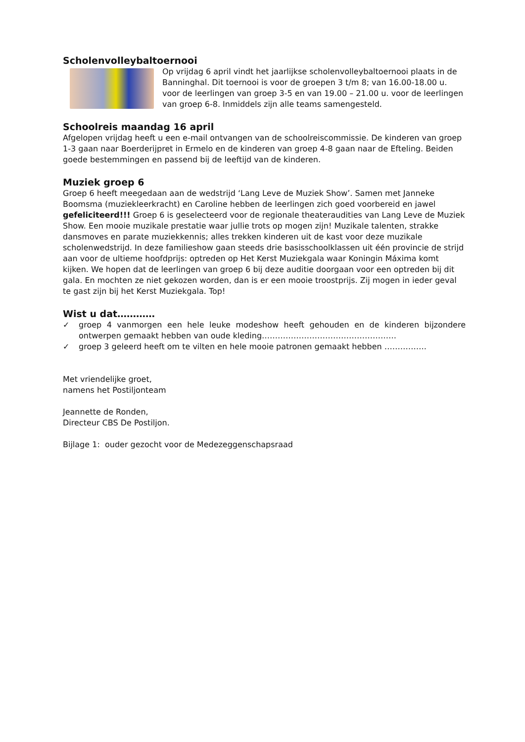Scholenvolleybaltoernooi
Op vrijdag 6 april vindt het jaarlijkse scholenvolleybaltoernooi plaats in de Banninghal. Dit toernooi is voor de groepen 3 t/m 8; van 16.00-18.00 u. voor de leerlingen van groep 3-5 en van 19.00 – 21.00 u. voor de leerlingen van groep 6-8. Inmiddels zijn alle teams samengesteld.
Schoolreis maandag 16 april
Afgelopen vrijdag heeft u een e-mail ontvangen van de schoolreiscommissie. De kinderen van groep 1-3 gaan naar Boerderijpret in Ermelo en de kinderen van groep 4-8 gaan naar de Efteling. Beiden goede bestemmingen en passend bij de leeftijd van de kinderen.
Muziek groep 6
Groep 6 heeft meegedaan aan de wedstrijd ‘Lang Leve de Muziek Show’. Samen met Janneke Boomsma (muziekleerkracht) en Caroline hebben de leerlingen zich goed voorbereid en jawel gefeliciteerd!!! Groep 6 is geselecteerd voor de regionale theateraudities van Lang Leve de Muziek Show. Een mooie muzikale prestatie waar jullie trots op mogen zijn! Muzikale talenten, strakke dansmoves en parate muziekkennis; alles trekken kinderen uit de kast voor deze muzikale scholenwedstrijd. In deze familieshow gaan steeds drie basisschoolklassen uit één provincie de strijd aan voor de ultieme hoofdprijs: optreden op Het Kerst Muziekgala waar Koningin Máxima komt kijken. We hopen dat de leerlingen van groep 6 bij deze auditie doorgaan voor een optreden bij dit gala. En mochten ze niet gekozen worden, dan is er een mooie troostprijs. Zij mogen in ieder geval te gast zijn bij het Kerst Muziekgala. Top!
Wist u dat…………
✓ groep 4 vanmorgen een hele leuke modeshow heeft gehouden en de kinderen bijzondere ontwerpen gemaakt hebben van oude kleding……………………………………………
✓ groep 3 geleerd heeft om te vilten en hele mooie patronen gemaakt hebben …………….
Met vriendelijke groet,
namens het Postiljonteam
Jeannette de Ronden,
Directeur CBS De Postiljon.
Bijlage 1: ouder gezocht voor de Medezeggenschapsraad